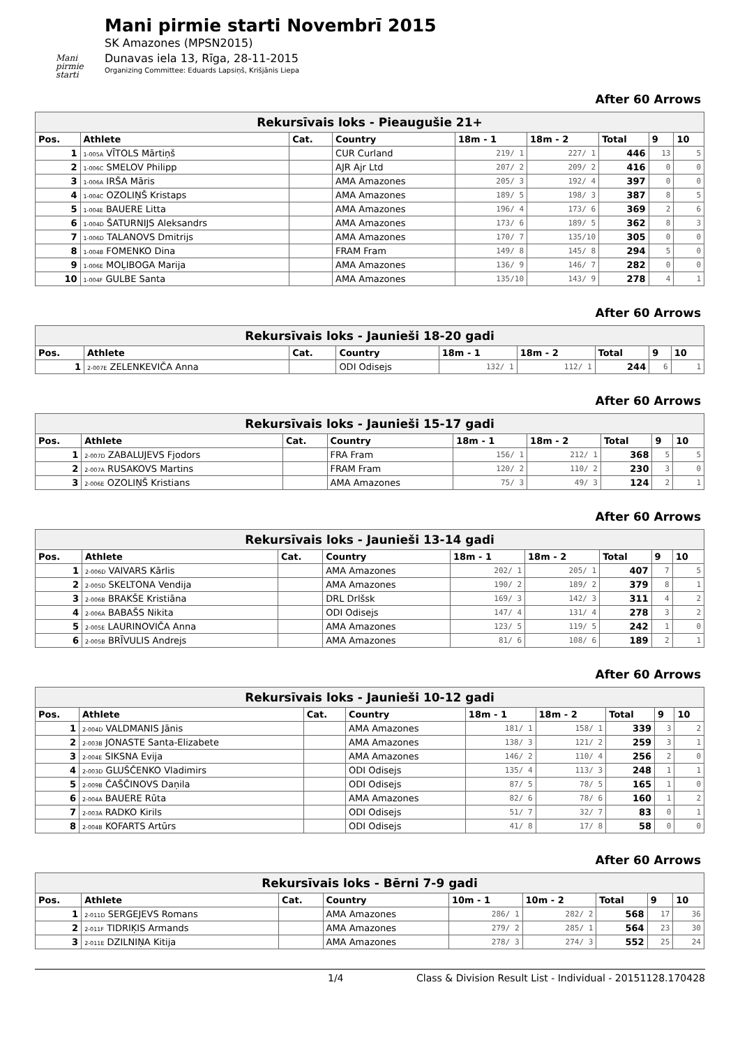Mani
pirmie
starti
Mani pirmie starti Novembrī 2015
SK Amazones (MPSN2015)
Dunavas iela 13, Rīga, 28-11-2015
Organizing Committee: Eduards Lapsiņš, Krišjānis Liepa
After 60 Arrows
| Rekursīvais loks - Pieaugušie 21+ | | | | | | | | |
| --- | --- | --- | --- | --- | --- | --- | --- | --- |
| Pos. | Athlete | Cat. | Country | 18m - 1 | 18m - 2 | Total | 9 | 10 |
| 1 | 1-005A VĪTOLS Mārtiņš | | CUR Curland | 219/ 1 | 227/ 1 | 446 | 13 | 5 |
| 2 | 1-006C SMELOV Philipp | | AJR Ajr Ltd | 207/ 2 | 209/ 2 | 416 | 0 | 0 |
| 3 | 1-006A IRŠA Māris | | AMA Amazones | 205/ 3 | 192/ 4 | 397 | 0 | 0 |
| 4 | 1-004C OZOLIŅŠ Kristaps | | AMA Amazones | 189/ 5 | 198/ 3 | 387 | 8 | 5 |
| 5 | 1-004E BAUERE Litta | | AMA Amazones | 196/ 4 | 173/ 6 | 369 | 2 | 6 |
| 6 | 1-004D ŠATURNIJS Aleksandrs | | AMA Amazones | 173/ 6 | 189/ 5 | 362 | 8 | 3 |
| 7 | 1-006D TALANOVS Dmitrijs | | AMA Amazones | 170/ 7 | 135/10 | 305 | 0 | 0 |
| 8 | 1-004B FOMENKO Dina | | FRAM Fram | 149/ 8 | 145/ 8 | 294 | 5 | 0 |
| 9 | 1-006E MOĻIBOGA Marija | | AMA Amazones | 136/ 9 | 146/ 7 | 282 | 0 | 0 |
| 10 | 1-004F GULBE Santa | | AMA Amazones | 135/10 | 143/ 9 | 278 | 4 | 1 |
After 60 Arrows
| Rekursīvais loks - Jaunieši 18-20 gadi | | | | | | | | |
| --- | --- | --- | --- | --- | --- | --- | --- | --- |
| Pos. | Athlete | Cat. | Country | 18m - 1 | 18m - 2 | Total | 9 | 10 |
| 1 | 2-007E ZELENKEVIČA Anna | | ODI Odisejs | 132/ 1 | 112/ 1 | 244 | 6 | 1 |
After 60 Arrows
| Rekursīvais loks - Jaunieši 15-17 gadi | | | | | | | | |
| --- | --- | --- | --- | --- | --- | --- | --- | --- |
| Pos. | Athlete | Cat. | Country | 18m - 1 | 18m - 2 | Total | 9 | 10 |
| 1 | 2-007D ZABALUJEVS Fjodors | | FRA Fram | 156/ 1 | 212/ 1 | 368 | 5 | 5 |
| 2 | 2-007A RUSAKOVS Martins | | FRAM Fram | 120/ 2 | 110/ 2 | 230 | 3 | 0 |
| 3 | 2-006E OZOLIŅŠ Kristians | | AMA Amazones | 75/ 3 | 49/ 3 | 124 | 2 | 1 |
After 60 Arrows
| Rekursīvais loks - Jaunieši 13-14 gadi | | | | | | | | |
| --- | --- | --- | --- | --- | --- | --- | --- | --- |
| Pos. | Athlete | Cat. | Country | 18m - 1 | 18m - 2 | Total | 9 | 10 |
| 1 | 2-006D VAIVARS Kārlis | | AMA Amazones | 202/ 1 | 205/ 1 | 407 | 7 | 5 |
| 2 | 2-005D SKELTONA Vendija | | AMA Amazones | 190/ 2 | 189/ 2 | 379 | 8 | 1 |
| 3 | 2-006B BRAKŠE Kristiāna | | DRL Drlšsk | 169/ 3 | 142/ 3 | 311 | 4 | 2 |
| 4 | 2-006A BABAŠS Nikita | | ODI Odisejs | 147/ 4 | 131/ 4 | 278 | 3 | 2 |
| 5 | 2-005E LAURINOVIČA Anna | | AMA Amazones | 123/ 5 | 119/ 5 | 242 | 1 | 0 |
| 6 | 2-005B BRĪVULIS Andrejs | | AMA Amazones | 81/ 6 | 108/ 6 | 189 | 2 | 1 |
After 60 Arrows
| Rekursīvais loks - Jaunieši 10-12 gadi | | | | | | | | |
| --- | --- | --- | --- | --- | --- | --- | --- | --- |
| Pos. | Athlete | Cat. | Country | 18m - 1 | 18m - 2 | Total | 9 | 10 |
| 1 | 2-004D VALDMANIS Jānis | | AMA Amazones | 181/ 1 | 158/ 1 | 339 | 3 | 2 |
| 2 | 2-003B JONASTE Santa-Elizabete | | AMA Amazones | 138/ 3 | 121/ 2 | 259 | 3 | 1 |
| 3 | 2-004E SIKSNA Evija | | AMA Amazones | 146/ 2 | 110/ 4 | 256 | 2 | 0 |
| 4 | 2-003D GLUŠČENKO Vladimirs | | ODI Odisejs | 135/ 4 | 113/ 3 | 248 | 1 | 1 |
| 5 | 2-009B ČAŠČINOVS Daņila | | ODI Odisejs | 87/ 5 | 78/ 5 | 165 | 1 | 0 |
| 6 | 2-004A BAUERE Rūta | | AMA Amazones | 82/ 6 | 78/ 6 | 160 | 1 | 2 |
| 7 | 2-003A RADKO Kirils | | ODI Odisejs | 51/ 7 | 32/ 7 | 83 | 0 | 1 |
| 8 | 2-004B KOFARTS Artūrs | | ODI Odisejs | 41/ 8 | 17/ 8 | 58 | 0 | 0 |
After 60 Arrows
| Rekursīvais loks - Bērni 7-9 gadi | | | | | | | | |
| --- | --- | --- | --- | --- | --- | --- | --- | --- |
| Pos. | Athlete | Cat. | Country | 10m - 1 | 10m - 2 | Total | 9 | 10 |
| 1 | 2-011D SERGEJEVS Romans | | AMA Amazones | 286/ 1 | 282/ 2 | 568 | 17 | 36 |
| 2 | 2-011F TIDRIĶIS Armands | | AMA Amazones | 279/ 2 | 285/ 1 | 564 | 23 | 30 |
| 3 | 2-011E DZILNIŅA Kitija | | AMA Amazones | 278/ 3 | 274/ 3 | 552 | 25 | 24 |
1/4 Class & Division Result List - Individual - 20151128.170428